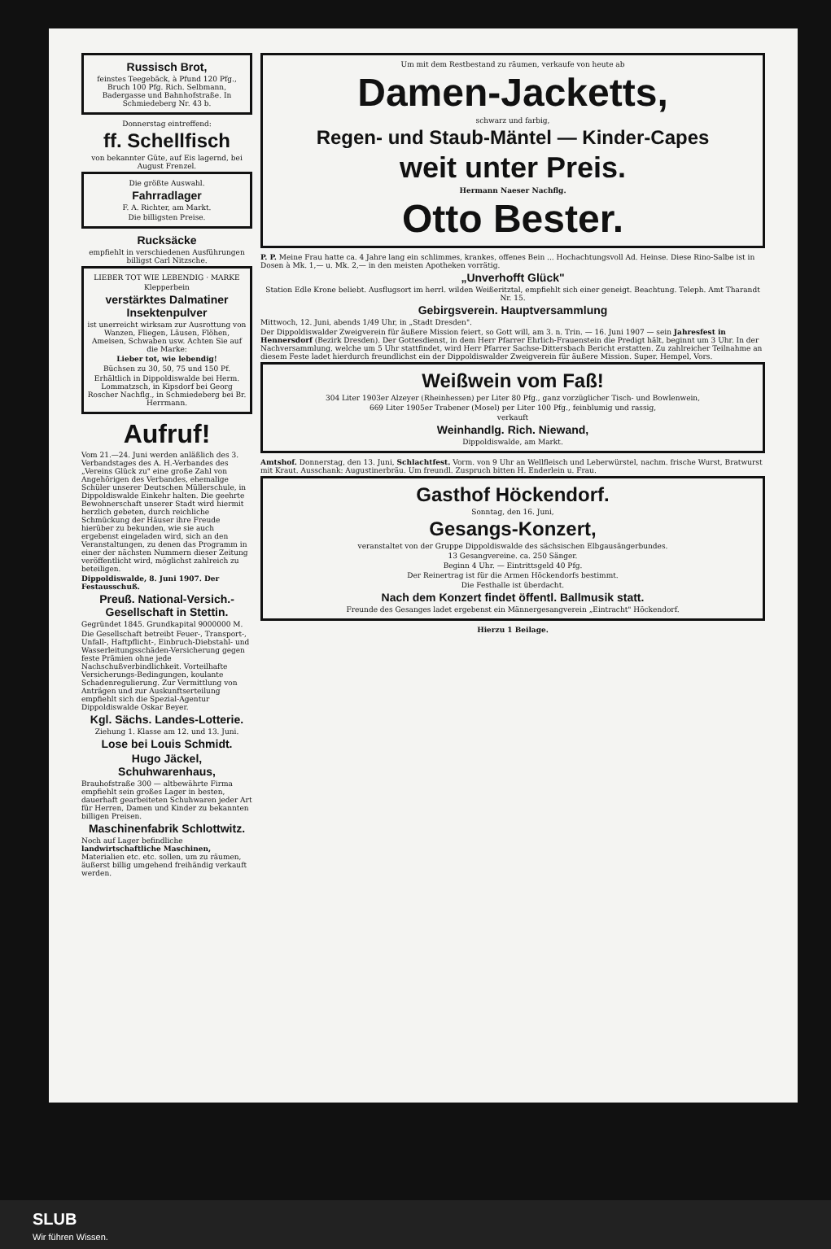Russisch Brot,
feinstes Teegebäck, à Pfund 120 Pfg., Bruch 100 Pfg. Rich. Selbmann, Badergasse und Bahnhofstraße. In Schmiedeberg Nr. 43 b.
Donnerstag eintreffend:
ff. Schellfisch
von bekannter Güte, auf Eis lagernd, bei August Frenzel.
Die größte Auswahl.
Fahrradlager
F. A. Richter, am Markt.
Die billigsten Preise.
Rucksäcke
empfiehlt in verschiedenen Ausführungen billigst Carl Nitzsche.
LIEBER TOT WIE LEBENDIG · MARKE
Klepperbein
verstärktes Dalmatiner Insektenpulver
ist unerreicht wirksam zur Ausrottung von Wanzen, Fliegen, Läusen, Flöhen, Ameisen, Schwaben usw. Achten Sie auf die Marke:
Lieber tot, wie lebendig!
Büchsen zu 30, 50, 75 und 150 Pf.
Erhältlich in Dippoldiswalde bei Herm. Lommatzsch, in Kipsdorf bei Georg Roscher Nachflg., in Schmiedeberg bei Br. Herrmann.
Aufruf!
Vom 21.—24. Juni werden anläßlich des 3. Verbandstages des A. H.-Verbandes des „Vereins Glück zu" eine große Zahl von Angehörigen des Verbandes, ehemalige Schüler unserer Deutschen Müllerschule, in Dippoldiswalde Einkehr halten. Die geehrte Bewohnerschaft unserer Stadt wird hiermit herzlich gebeten, durch reichliche Schmückung der Häuser ihre Freude hierüber zu bekunden, wie sie auch ergebenst eingeladen wird, sich an den Veranstaltungen, zu denen das Programm in einer der nächsten Nummern dieser Zeitung veröffentlicht wird, möglichst zahlreich zu beteiligen.
Dippoldiswalde, 8. Juni 1907. Der Festausschuß.
Preuß. National-Versich.-Gesellschaft in Stettin.
Gegründet 1845. Grundkapital 9000000 M.
Die Gesellschaft betreibt Feuer-, Transport-, Unfall-, Haftpflicht-, Einbruch-Diebstahl- und Wasserleitungsschäden-Versicherung gegen feste Prämien ohne jede Nachschußverbindlichkeit. Vorteilhafte Versicherungs-Bedingungen, koulante Schadenregulierung. Zur Vermittlung von Anträgen und zur Auskunftserteilung empfiehlt sich die Spezial-Agentur Dippoldiswalde Oskar Beyer.
Kgl. Sächs. Landes-Lotterie.
Ziehung 1. Klasse am 12. und 13. Juni.
Lose bei Louis Schmidt.
Hugo Jäckel, Schuhwarenhaus,
Brauhofstraße 300 — altbewährte Firma empfiehlt sein großes Lager in besten, dauerhaft gearbeiteten Schuhwaren jeder Art für Herren, Damen und Kinder zu bekannten billigen Preisen.
Maschinenfabrik Schlottwitz.
Noch auf Lager befindliche landwirtschaftliche Maschinen, Materialien etc. etc. sollen, um zu räumen, äußerst billig umgehend freihändig verkauft werden.
Um mit dem Restbestand zu räumen, verkaufe von heute ab
Damen-Jacketts,
schwarz und farbig,
Regen- und Staub-Mäntel — Kinder-Capes
weit unter Preis.
Hermann Naeser Nachflg.
Otto Bester.
P. P. Meine Frau hatte ca. 4 Jahre lang ein schlimmes, krankes, offenes Bein ... Hochachtungsvoll Ad. Heinse. Diese Rino-Salbe ist in Dosen à Mk. 1,— u. Mk. 2,— in den meisten Apotheken vorrätig.
„Unverhofft Glück"
Station Edle Krone beliebt. Ausflugsort im herrl. wilden Weißeritztal, empfiehlt sich einer geneigt. Beachtung. Teleph. Amt Tharandt Nr. 15.
Gebirgsverein. Hauptversammlung
Mittwoch, 12. Juni, abends 1/49 Uhr, in „Stadt Dresden".
Der Dippoldiswalder Zweigverein für äußere Mission feiert, so Gott will, am 3. n. Trin. — 16. Juni 1907 — sein Jahresfest in Hennersdorf (Bezirk Dresden). Der Gottesdienst, in dem Herr Pfarrer Ehrlich-Frauenstein die Predigt hält, beginnt um 3 Uhr. In der Nachversammlung, welche um 5 Uhr stattfindet, wird Herr Pfarrer Sachse-Dittersbach Bericht erstatten. Zu zahlreicher Teilnahme an diesem Feste ladet hierdurch freundlichst ein der Dippoldiswalder Zweigverein für äußere Mission. Super. Hempel, Vors.
Weißwein vom Faß!
304 Liter 1903er Alzeyer (Rheinhessen) per Liter 80 Pfg., ganz vorzüglicher Tisch- und Bowlenwein,
669 Liter 1905er Trabener (Mosel) per Liter 100 Pfg., feinblumig und rassig,
verkauft
Weinhandlg. Rich. Niewand,
Dippoldiswalde, am Markt.
Amtshof. Donnerstag, den 13. Juni, Schlachtfest. Vorm. von 9 Uhr an Wellfleisch und Leberwürstel, nachm. frische Wurst, Bratwurst mit Kraut. Ausschank: Augustinerbräu. Um freundl. Zuspruch bitten H. Enderlein u. Frau.
Gasthof Höckendorf.
Sonntag, den 16. Juni,
Gesangs-Konzert,
veranstaltet von der Gruppe Dippoldiswalde des sächsischen Elbgausängerbundes.
13 Gesangvereine. ca. 250 Sänger.
Beginn 4 Uhr. — Eintrittsgeld 40 Pfg.
Der Reinertrag ist für die Armen Höckendorfs bestimmt.
Die Festhalle ist überdacht.
Nach dem Konzert findet öffentl. Ballmusik statt.
Freunde des Gesanges ladet ergebenst ein Männergesangverein „Eintracht" Höckendorf.
Hierzu 1 Beilage.
SLUB
Wir führen Wissen.